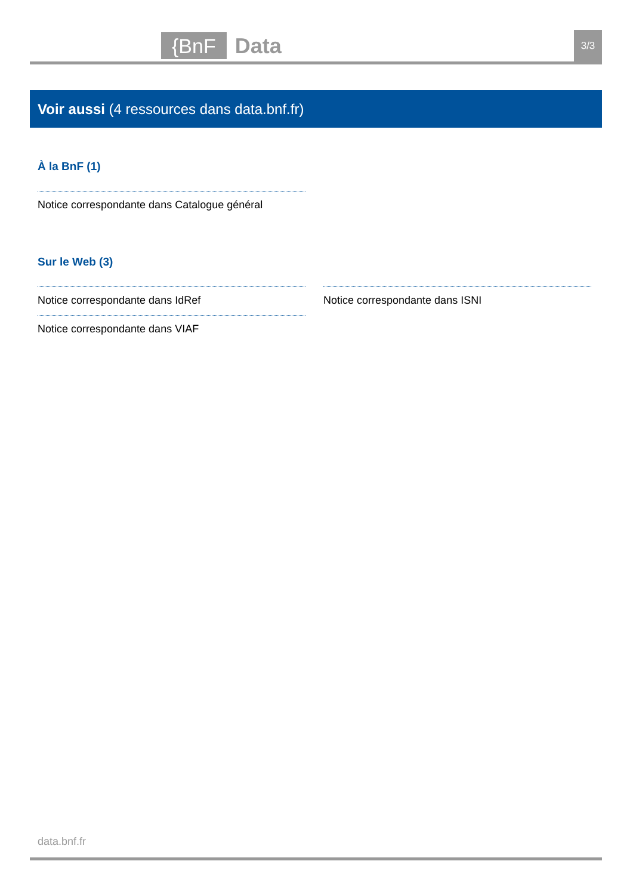{BnF Data 3/3
Voir aussi (4 ressources dans data.bnf.fr)
À la BnF (1)
Notice correspondante dans Catalogue général
Sur le Web (3)
Notice correspondante dans IdRef
Notice correspondante dans VIAF
Notice correspondante dans ISNI
data.bnf.fr